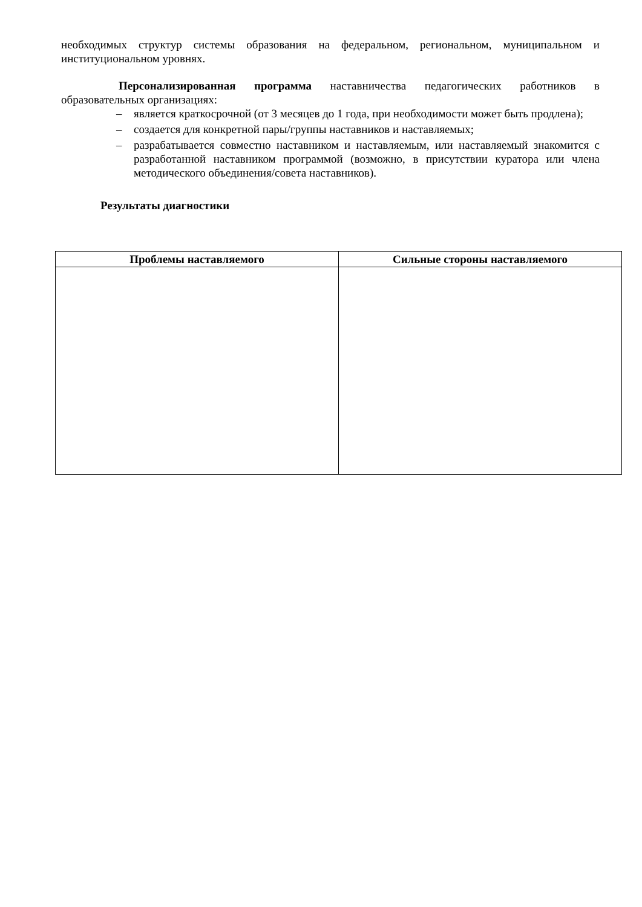необходимых структур системы образования на федеральном, региональном, муниципальном и институциональном уровнях.
Персонализированная программа наставничества педагогических работников в образовательных организациях:
– является краткосрочной (от 3 месяцев до 1 года, при необходимости может быть продлена);
– создается для конкретной пары/группы наставников и наставляемых;
– разрабатывается совместно наставником и наставляемым, или наставляемый знакомится с разработанной наставником программой (возможно, в присутствии куратора или члена методического объединения/совета наставников).
Результаты диагностики
| Проблемы наставляемого | Сильные стороны наставляемого |
| --- | --- |